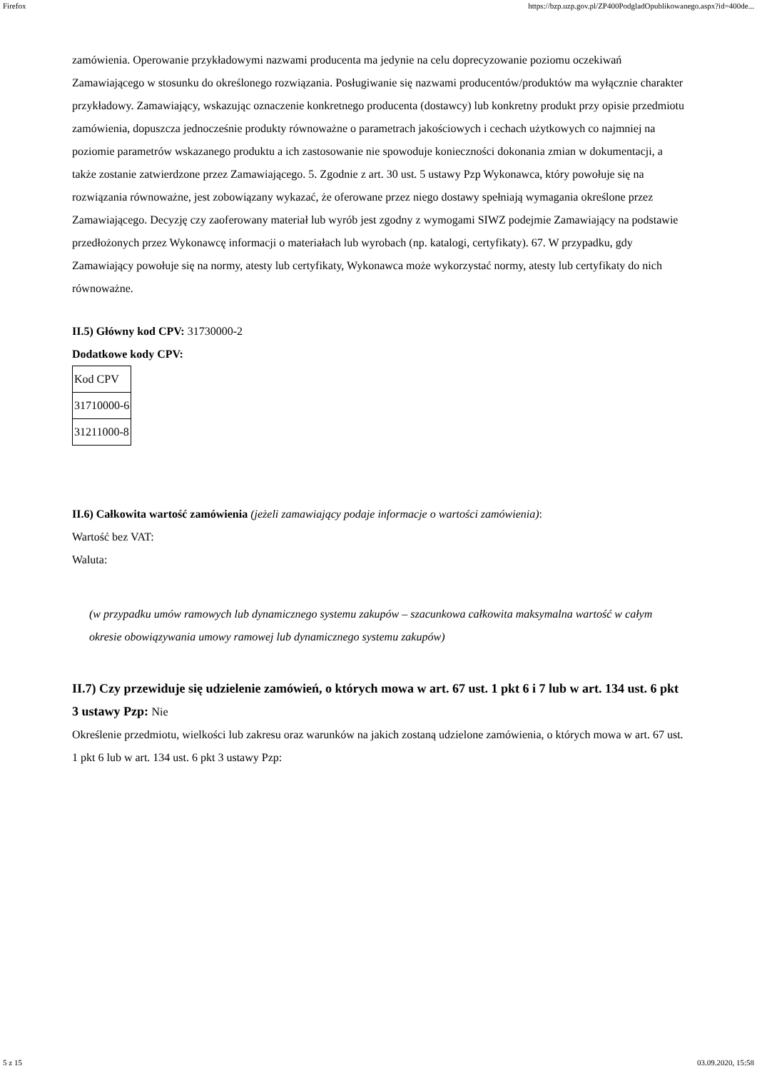Firefox https://bzp.uzp.gov.pl/ZP400PodgladOpublikowanego.aspx?id=400de...
zamówienia. Operowanie przykładowymi nazwami producenta ma jedynie na celu doprecyzowanie poziomu oczekiwań Zamawiającego w stosunku do określonego rozwiązania. Posługiwanie się nazwami producentów/produktów ma wyłącznie charakter przykładowy. Zamawiający, wskazując oznaczenie konkretnego producenta (dostawcy) lub konkretny produkt przy opisie przedmiotu zamówienia, dopuszcza jednocześnie produkty równoważne o parametrach jakościowych i cechach użytkowych co najmniej na poziomie parametrów wskazanego produktu a ich zastosowanie nie spowoduje konieczności dokonania zmian w dokumentacji, a także zostanie zatwierdzone przez Zamawiającego. 5. Zgodnie z art. 30 ust. 5 ustawy Pzp Wykonawca, który powołuje się na rozwiązania równoważne, jest zobowiązany wykazać, że oferowane przez niego dostawy spełniają wymagania określone przez Zamawiającego. Decyzję czy zaoferowany materiał lub wyrób jest zgodny z wymogami SIWZ podejmie Zamawiający na podstawie przedłożonych przez Wykonawcę informacji o materiałach lub wyrobach (np. katalogi, certyfikaty). 67. W przypadku, gdy Zamawiający powołuje się na normy, atesty lub certyfikaty, Wykonawca może wykorzystać normy, atesty lub certyfikaty do nich równoważne.
II.5) Główny kod CPV: 31730000-2
Dodatkowe kody CPV:
| Kod CPV |
| 31710000-6 |
| 31211000-8 |
II.6) Całkowita wartość zamówienia (jeżeli zamawiający podaje informacje o wartości zamówienia):
Wartość bez VAT:
Waluta:
(w przypadku umów ramowych lub dynamicznego systemu zakupów – szacunkowa całkowita maksymalna wartość w całym okresie obowiązywania umowy ramowej lub dynamicznego systemu zakupów)
II.7) Czy przewiduje się udzielenie zamówień, o których mowa w art. 67 ust. 1 pkt 6 i 7 lub w art. 134 ust. 6 pkt 3 ustawy Pzp: Nie
Określenie przedmiotu, wielkości lub zakresu oraz warunków na jakich zostaną udzielone zamówienia, o których mowa w art. 67 ust. 1 pkt 6 lub w art. 134 ust. 6 pkt 3 ustawy Pzp:
5 z 15 03.09.2020, 15:58